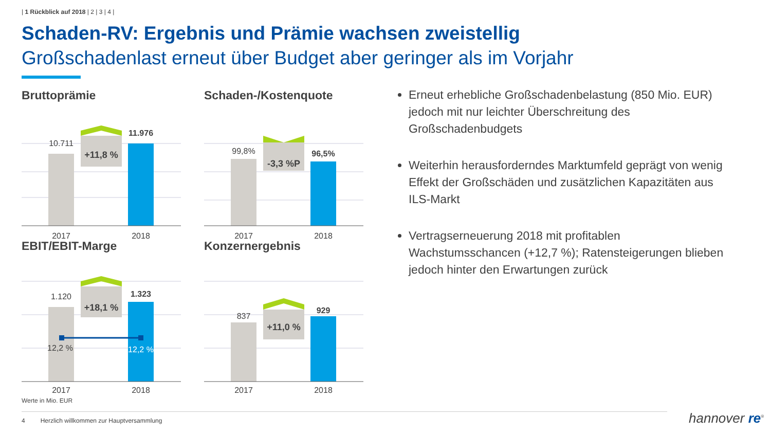| 1 Rückblick auf 2018 | 2 | 3 | 4 |
Schaden-RV: Ergebnis und Prämie wachsen zweistellig
Großschadenlast erneut über Budget aber geringer als im Vorjahr
Bruttoprämie
10.711
11.976
+11,8 %
2017
2018
Schaden-/Kostenquote
99,8%
96,5%
-3,3 %P
2017
2018
EBIT/EBIT-Marge
1.120
1.323
+18,1 %
12,2 %
12,2 %
2017
2018
Konzernergebnis
837
929
+11,0 %
2017
2018
Erneut erhebliche Großschadenbelastung (850 Mio. EUR) jedoch mit nur leichter Überschreitung des Großschadenbudgets
Weiterhin herausforderndes Marktumfeld geprägt von wenig Effekt der Großschäden und zusätzlichen Kapazitäten aus ILS-Markt
Vertragserneuerung 2018 mit profitablen Wachstumsschancen (+12,7 %); Ratensteigerungen blieben jedoch hinter den Erwartungen zurück
Werte in Mio. EUR
4 Herzlich willkommen zur Hauptversammlung hannover re<sup>®</sup>